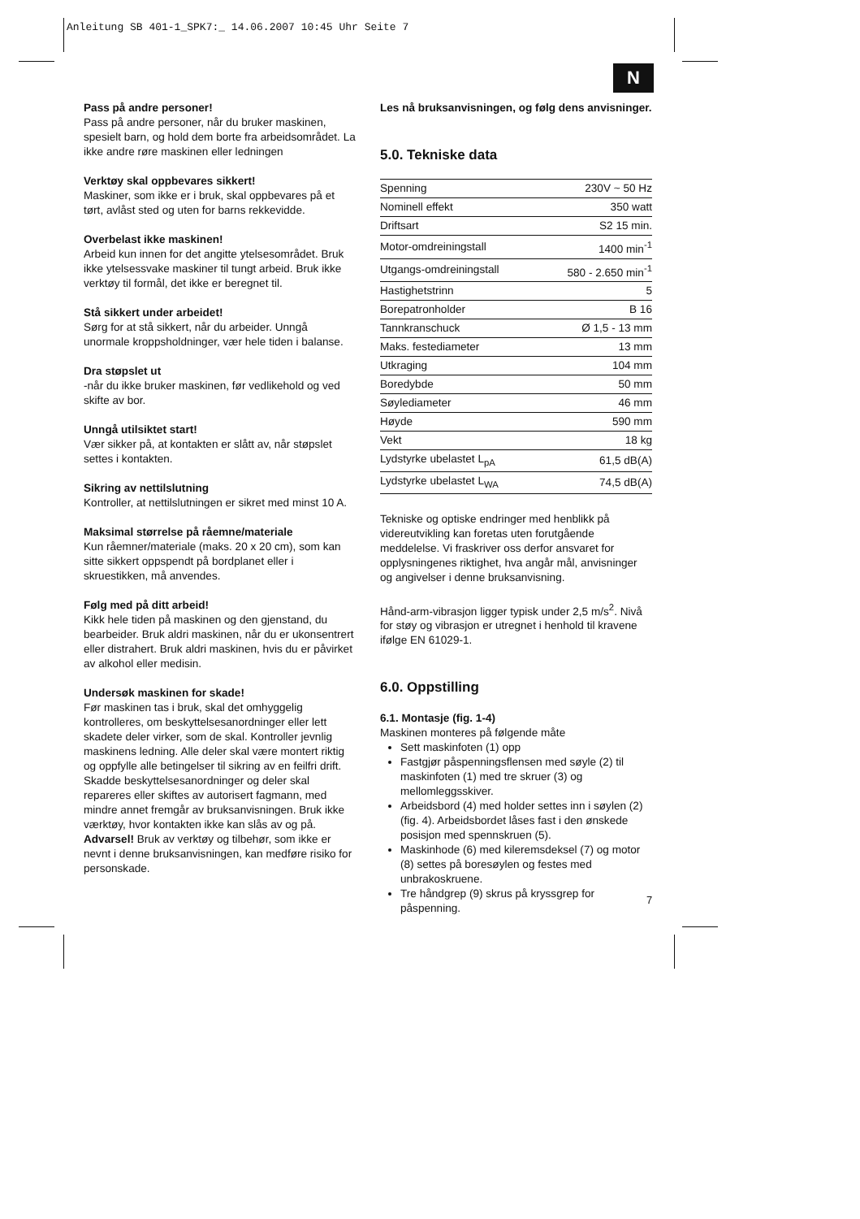Anleitung SB 401-1_SPK7:_ 14.06.2007 10:45 Uhr Seite 7
N
Pass på andre personer!
Pass på andre personer, når du bruker maskinen, spesielt barn, og hold dem borte fra arbeidsområdet. La ikke andre røre maskinen eller ledningen
Verktøy skal oppbevares sikkert!
Maskiner, som ikke er i bruk, skal oppbevares på et tørt, avlåst sted og uten for barns rekkevidde.
Overbelast ikke maskinen!
Arbeid kun innen for det angitte ytelsesområdet. Bruk ikke ytelsessvake maskiner til tungt arbeid. Bruk ikke verktøy til formål, det ikke er beregnet til.
Stå sikkert under arbeidet!
Sørg for at stå sikkert, når du arbeider. Unngå unormale kroppsholdninger, vær hele tiden i balanse.
Dra støpslet ut
-når du ikke bruker maskinen, før vedlikehold og ved skifte av bor.
Unngå utilsiktet start!
Vær sikker på, at kontakten er slått av, når støpslet settes i kontakten.
Sikring av nettilslutning
Kontroller, at nettilslutningen er sikret med minst 10 A.
Maksimal størrelse på råemne/materiale
Kun råemner/materiale (maks. 20 x 20 cm), som kan sitte sikkert oppspendt på bordplanet eller i skruestikken, må anvendes.
Følg med på ditt arbeid!
Kikk hele tiden på maskinen og den gjenstand, du bearbeider. Bruk aldri maskinen, når du er ukonsentrert eller distrahert. Bruk aldri maskinen, hvis du er påvirket av alkohol eller medisin.
Undersøk maskinen for skade!
Før maskinen tas i bruk, skal det omhyggelig kontrolleres, om beskyttelsesanordninger eller lett skadete deler virker, som de skal. Kontroller jevnlig maskinens ledning. Alle deler skal være montert riktig og oppfylle alle betingelser til sikring av en feilfri drift. Skadde beskyttelsesanordninger og deler skal repareres eller skiftes av autorisert fagmann, med mindre annet fremgår av bruksanvisningen. Bruk ikke værktøy, hvor kontakten ikke kan slås av og på.
Advarsel! Bruk av verktøy og tilbehør, som ikke er nevnt i denne bruksanvisningen, kan medføre risiko for personskade.
Les nå bruksanvisningen, og følg dens anvisninger.
5.0. Tekniske data
| Spenning | 230V ~ 50 Hz |
| Nominell effekt | 350 watt |
| Driftsart | S2 15 min. |
| Motor-omdreiningstall | 1400 min<sup>-1</sup> |
| Utgangs-omdreiningstall | 580 - 2.650 min<sup>-1</sup> |
| Hastighetstrinn | 5 |
| Borepatronholder | B 16 |
| Tannkranschuck | Ø 1,5 - 13 mm |
| Maks. festediameter | 13 mm |
| Utkraging | 104 mm |
| Boredybde | 50 mm |
| Søylediameter | 46 mm |
| Høyde | 590 mm |
| Vekt | 18 kg |
| Lydstyrke ubelastet L<sub>pA</sub> | 61,5 dB(A) |
| Lydstyrke ubelastet L<sub>WA</sub> | 74,5 dB(A) |
Tekniske og optiske endringer med henblikk på videreutvikling kan foretas uten forutgående meddelelse. Vi fraskriver oss derfor ansvaret for opplysningenes riktighet, hva angår mål, anvisninger og angivelser i denne bruksanvisning.
Hånd-arm-vibrasjon ligger typisk under 2,5 m/s<sup>2</sup>. Nivå for støy og vibrasjon er utregnet i henhold til kravene ifølge EN 61029-1.
6.0. Oppstilling
6.1. Montasje (fig. 1-4)
Maskinen monteres på følgende måte
Sett maskinfoten (1) opp
Fastgjør påspenningsflensen med søyle (2) til maskinfoten (1) med tre skruer (3) og mellomleggsskiver.
Arbeidsbord (4) med holder settes inn i søylen (2) (fig. 4). Arbeidsbordet låses fast i den ønskede posisjon med spennskruen (5).
Maskinhode (6) med kileremsdeksel (7) og motor (8) settes på boresøylen og festes med unbrakoskruene.
Tre håndgrep (9) skrus på kryssgrep for påspenning.
7